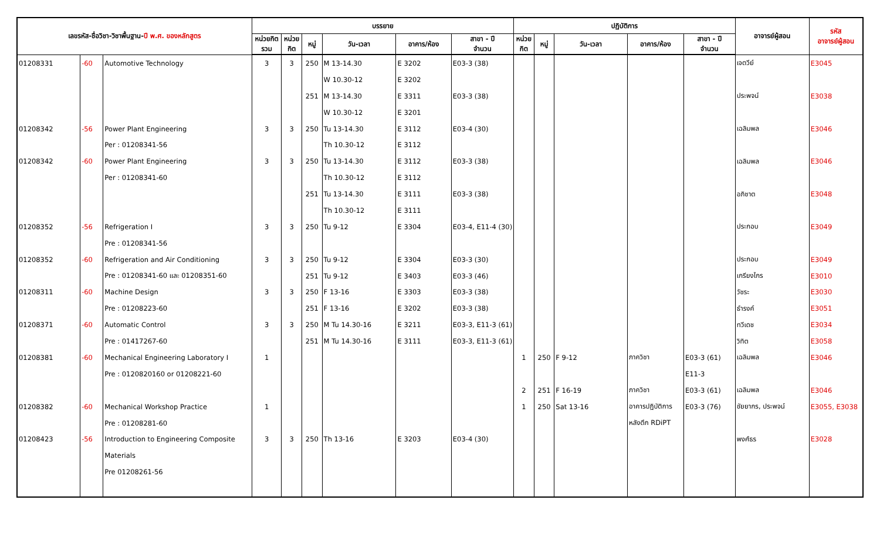| เลขรหัส-ชื่อวิชา-วิชาพื้นฐาน- ปี พ.ศ. ของหลักสูตร | | | บรรยาย | | | | | | ปฏิบัติการ | | | | | อาจารย์ผู้สอน | รหัส อาจารย์ผู้สอน |
| --- | --- | --- | --- | --- | --- | --- | --- | --- | --- | --- | --- | --- | --- | --- | --- |
| | | | หน่วยกิต รวม | หน่วย กิต | หมู่ | วัน-เวลา | อาคาร/ห้อง | สาขา - ปี จำนวน | หน่วย กิต | หมู่ | วัน-เวลา | อาคาร/ห้อง | สาขา - ปี จำนวน | | |
| 01208331 | -60 | Automotive Technology | 3 | 3 | 250 | M 13-14.30 | E 3202 | E03-3 (38) | | | | | | เจตวีย์ | E3045 |
| | | | | | | W 10.30-12 | E 3202 | | | | | | | | |
| | | | | | 251 | M 13-14.30 | E 3311 | E03-3 (38) | | | | | | ประพจน์ | E3038 |
| | | | | | | W 10.30-12 | E 3201 | | | | | | | | |
| 01208342 | -56 | Power Plant Engineering | 3 | 3 | 250 | Tu 13-14.30 | E 3112 | E03-4 (30) | | | | | | เฉลิมพล | E3046 |
| | | Per : 01208341-56 | | | | Th 10.30-12 | E 3112 | | | | | | | | |
| 01208342 | -60 | Power Plant Engineering | 3 | 3 | 250 | Tu 13-14.30 | E 3112 | E03-3 (38) | | | | | | เฉลิมพล | E3046 |
| | | Per : 01208341-60 | | | | Th 10.30-12 | E 3112 | | | | | | | | |
| | | | | | 251 | Tu 13-14.30 | E 3111 | E03-3 (38) | | | | | | อภิชาต | E3048 |
| | | | | | | Th 10.30-12 | E 3111 | | | | | | | | |
| 01208352 | -56 | Refrigeration I | 3 | 3 | 250 | Tu 9-12 | E 3304 | E03-4, E11-4 (30) | | | | | | ประกอบ | E3049 |
| | | Pre : 01208341-56 | | | | | | | | | | | | | |
| 01208352 | -60 | Refrigeration and Air Conditioning | 3 | 3 | 250 | Tu 9-12 | E 3304 | E03-3 (30) | | | | | | ประกอบ | E3049 |
| | | Pre : 01208341-60 และ 01208351-60 | | | 251 | Tu 9-12 | E 3403 | E03-3 (46) | | | | | | เกรียงไกร | E3010 |
| 01208311 | -60 | Machine Design | 3 | 3 | 250 | F 13-16 | E 3303 | E03-3 (38) | | | | | | วัชระ | E3030 |
| | | Pre : 01208223-60 | | | 251 | F 13-16 | E 3202 | E03-3 (38) | | | | | | ธำรงค์ | E3051 |
| 01208371 | -60 | Automatic Control | 3 | 3 | 250 | M Tu 14.30-16 | E 3211 | E03-3, E11-3 (61) | | | | | | ทวีเดช | E3034 |
| | | Pre : 01417267-60 | | | 251 | M Tu 14.30-16 | E 3111 | E03-3, E11-3 (61) | | | | | | วิทิต | E3058 |
| 01208381 | -60 | Mechanical Engineering Laboratory I | 1 | | | | | | 1 | 250 | F 9-12 | ภาควิชา | E03-3 (61) | เฉลิมพล | E3046 |
| | | Pre : 0120820160 or 01208221-60 | | | | | | | | | | | E11-3 | | |
| | | | | | | | | | 2 | 251 | F 16-19 | ภาควิชา | E03-3 (61) | เฉลิมพล | E3046 |
| 01208382 | -60 | Mechanical Workshop Practice | 1 | | | | | | 1 | 250 | Sat 13-16 | อาคารปฏิบัติการ | E03-3 (76) | ชัยยากร, ประพจน์ | E3055, E3038 |
| | | Pre : 01208281-60 | | | | | | | | | | หลังตึก RDiPT | | | |
| 01208423 | -56 | Introduction to Engineering Composite | 3 | 3 | 250 | Th 13-16 | E 3203 | E03-4 (30) | | | | | | พงศ์ธร | E3028 |
| | | Materials | | | | | | | | | | | | | |
| | | Pre 01208261-56 | | | | | | | | | | | | | |